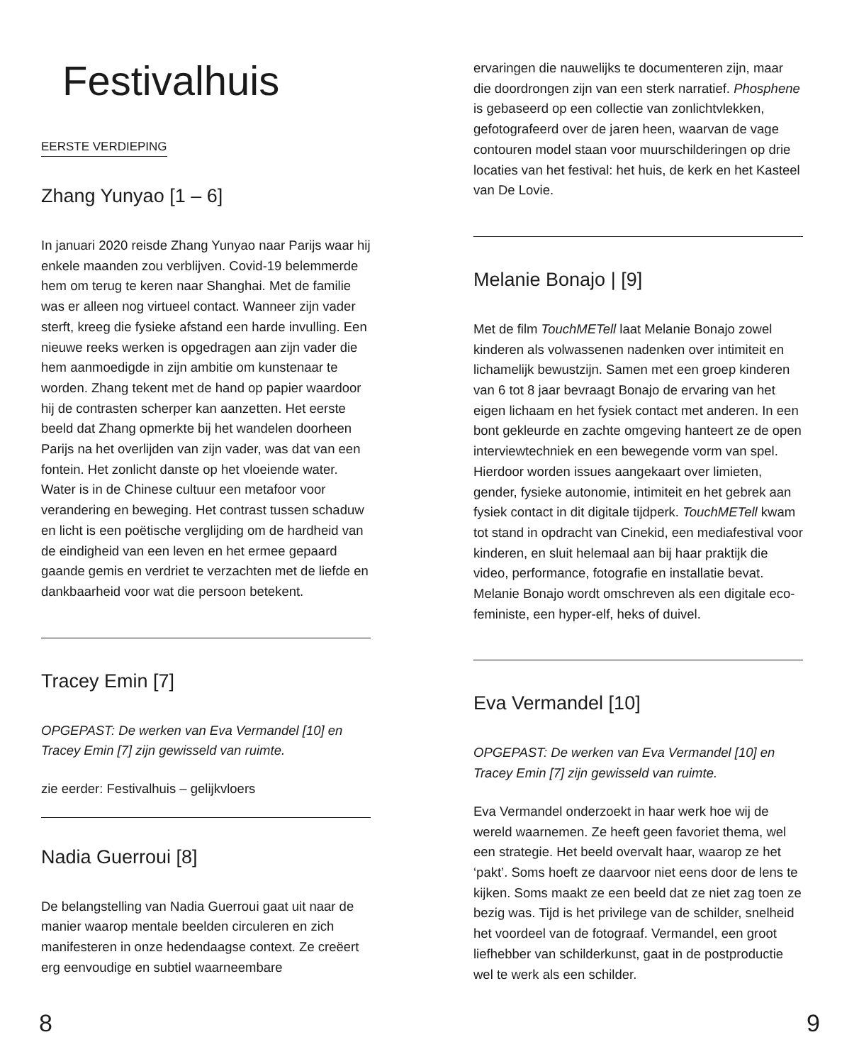Festivalhuis
EERSTE VERDIEPING
Zhang Yunyao [1 – 6]
In januari 2020 reisde Zhang Yunyao naar Parijs waar hij enkele maanden zou verblijven. Covid-19 belemmerde hem om terug te keren naar Shanghai. Met de familie was er alleen nog virtueel contact. Wanneer zijn vader sterft, kreeg die fysieke afstand een harde invulling. Een nieuwe reeks werken is opgedragen aan zijn vader die hem aanmoedigde in zijn ambitie om kunstenaar te worden. Zhang tekent met de hand op papier waardoor hij de contrasten scherper kan aanzetten. Het eerste beeld dat Zhang opmerkte bij het wandelen doorheen Parijs na het overlijden van zijn vader, was dat van een fontein. Het zonlicht danste op het vloeiende water. Water is in de Chinese cultuur een metafoor voor verandering en beweging. Het contrast tussen schaduw en licht is een poëtische verglijding om de hardheid van de eindigheid van een leven en het ermee gepaard gaande gemis en verdriet te verzachten met de liefde en dankbaarheid voor wat die persoon betekent.
Tracey Emin [7]
OPGEPAST: De werken van Eva Vermandel [10] en Tracey Emin [7] zijn gewisseld van ruimte.
zie eerder: Festivalhuis – gelijkvloers
Nadia Guerroui [8]
De belangstelling van Nadia Guerroui gaat uit naar de manier waarop mentale beelden circuleren en zich manifesteren in onze hedendaagse context. Ze creëert erg eenvoudige en subtiel waarneembare
ervaringen die nauwelijks te documenteren zijn, maar die doordrongen zijn van een sterk narratief. Phosphene is gebaseerd op een collectie van zonlichtvlekken, gefotografeerd over de jaren heen, waarvan de vage contouren model staan voor muurschilderingen op drie locaties van het festival: het huis, de kerk en het Kasteel van De Lovie.
Melanie Bonajo | [9]
Met de film TouchMETell laat Melanie Bonajo zowel kinderen als volwassenen nadenken over intimiteit en lichamelijk bewustzijn. Samen met een groep kinderen van 6 tot 8 jaar bevraagt Bonajo de ervaring van het eigen lichaam en het fysiek contact met anderen. In een bont gekleurde en zachte omgeving hanteert ze de open interviewtechniek en een bewegende vorm van spel. Hierdoor worden issues aangekaart over limieten, gender, fysieke autonomie, intimiteit en het gebrek aan fysiek contact in dit digitale tijdperk. TouchMETell kwam tot stand in opdracht van Cinekid, een mediafestival voor kinderen, en sluit helemaal aan bij haar praktijk die video, performance, fotografie en installatie bevat. Melanie Bonajo wordt omschreven als een digitale eco-feministe, een hyper-elf, heks of duivel.
Eva Vermandel [10]
OPGEPAST: De werken van Eva Vermandel [10] en Tracey Emin [7] zijn gewisseld van ruimte.
Eva Vermandel onderzoekt in haar werk hoe wij de wereld waarnemen. Ze heeft geen favoriet thema, wel een strategie. Het beeld overvalt haar, waarop ze het ‘pakt’. Soms hoeft ze daarvoor niet eens door de lens te kijken. Soms maakt ze een beeld dat ze niet zag toen ze bezig was. Tijd is het privilege van de schilder, snelheid het voordeel van de fotograaf. Vermandel, een groot liefhebber van schilderkunst, gaat in de postproductie wel te werk als een schilder.
8 9